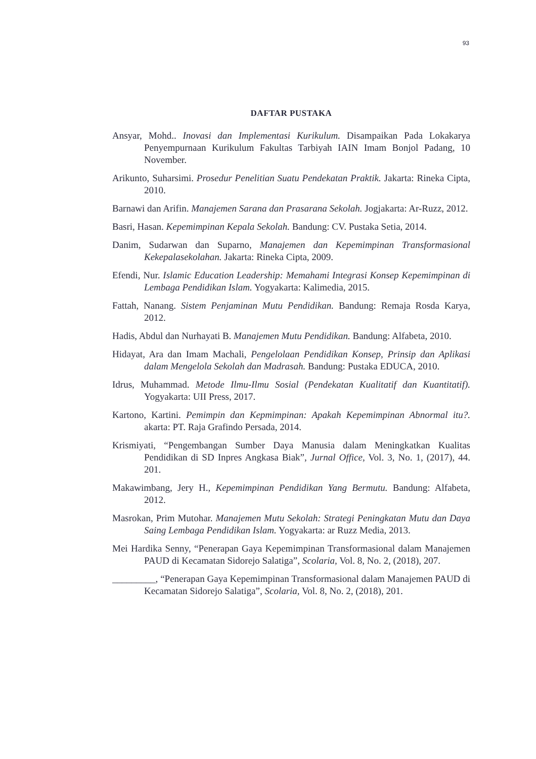93
DAFTAR PUSTAKA
Ansyar, Mohd.. Inovasi dan Implementasi Kurikulum. Disampaikan Pada Lokakarya Penyempurnaan Kurikulum Fakultas Tarbiyah IAIN Imam Bonjol Padang, 10 November.
Arikunto, Suharsimi. Prosedur Penelitian Suatu Pendekatan Praktik. Jakarta: Rineka Cipta, 2010.
Barnawi dan Arifin. Manajemen Sarana dan Prasarana Sekolah. Jogjakarta: Ar-Ruzz, 2012.
Basri, Hasan. Kepemimpinan Kepala Sekolah. Bandung: CV. Pustaka Setia, 2014.
Danim, Sudarwan dan Suparno, Manajemen dan Kepemimpinan Transformasional Kekepalasekolahan. Jakarta: Rineka Cipta, 2009.
Efendi, Nur. Islamic Education Leadership: Memahami Integrasi Konsep Kepemimpinan di Lembaga Pendidikan Islam. Yogyakarta: Kalimedia, 2015.
Fattah, Nanang. Sistem Penjaminan Mutu Pendidikan. Bandung: Remaja Rosda Karya, 2012.
Hadis, Abdul dan Nurhayati B. Manajemen Mutu Pendidikan. Bandung: Alfabeta, 2010.
Hidayat, Ara dan Imam Machali, Pengelolaan Pendidikan Konsep, Prinsip dan Aplikasi dalam Mengelola Sekolah dan Madrasah. Bandung: Pustaka EDUCA, 2010.
Idrus, Muhammad. Metode Ilmu-Ilmu Sosial (Pendekatan Kualitatif dan Kuantitatif). Yogyakarta: UII Press, 2017.
Kartono, Kartini. Pemimpin dan Kepmimpinan: Apakah Kepemimpinan Abnormal itu?. akarta: PT. Raja Grafindo Persada, 2014.
Krismiyati, “Pengembangan Sumber Daya Manusia dalam Meningkatkan Kualitas Pendidikan di SD Inpres Angkasa Biak”, Jurnal Office, Vol. 3, No. 1, (2017), 44. 201.
Makawimbang, Jery H., Kepemimpinan Pendidikan Yang Bermutu. Bandung: Alfabeta, 2012.
Masrokan, Prim Mutohar. Manajemen Mutu Sekolah: Strategi Peningkatan Mutu dan Daya Saing Lembaga Pendidikan Islam. Yogyakarta: ar Ruzz Media, 2013.
Mei Hardika Senny, “Penerapan Gaya Kepemimpinan Transformasional dalam Manajemen PAUD di Kecamatan Sidorejo Salatiga”, Scolaria, Vol. 8, No. 2, (2018), 207.
_________, “Penerapan Gaya Kepemimpinan Transformasional dalam Manajemen PAUD di Kecamatan Sidorejo Salatiga”, Scolaria, Vol. 8, No. 2, (2018), 201.